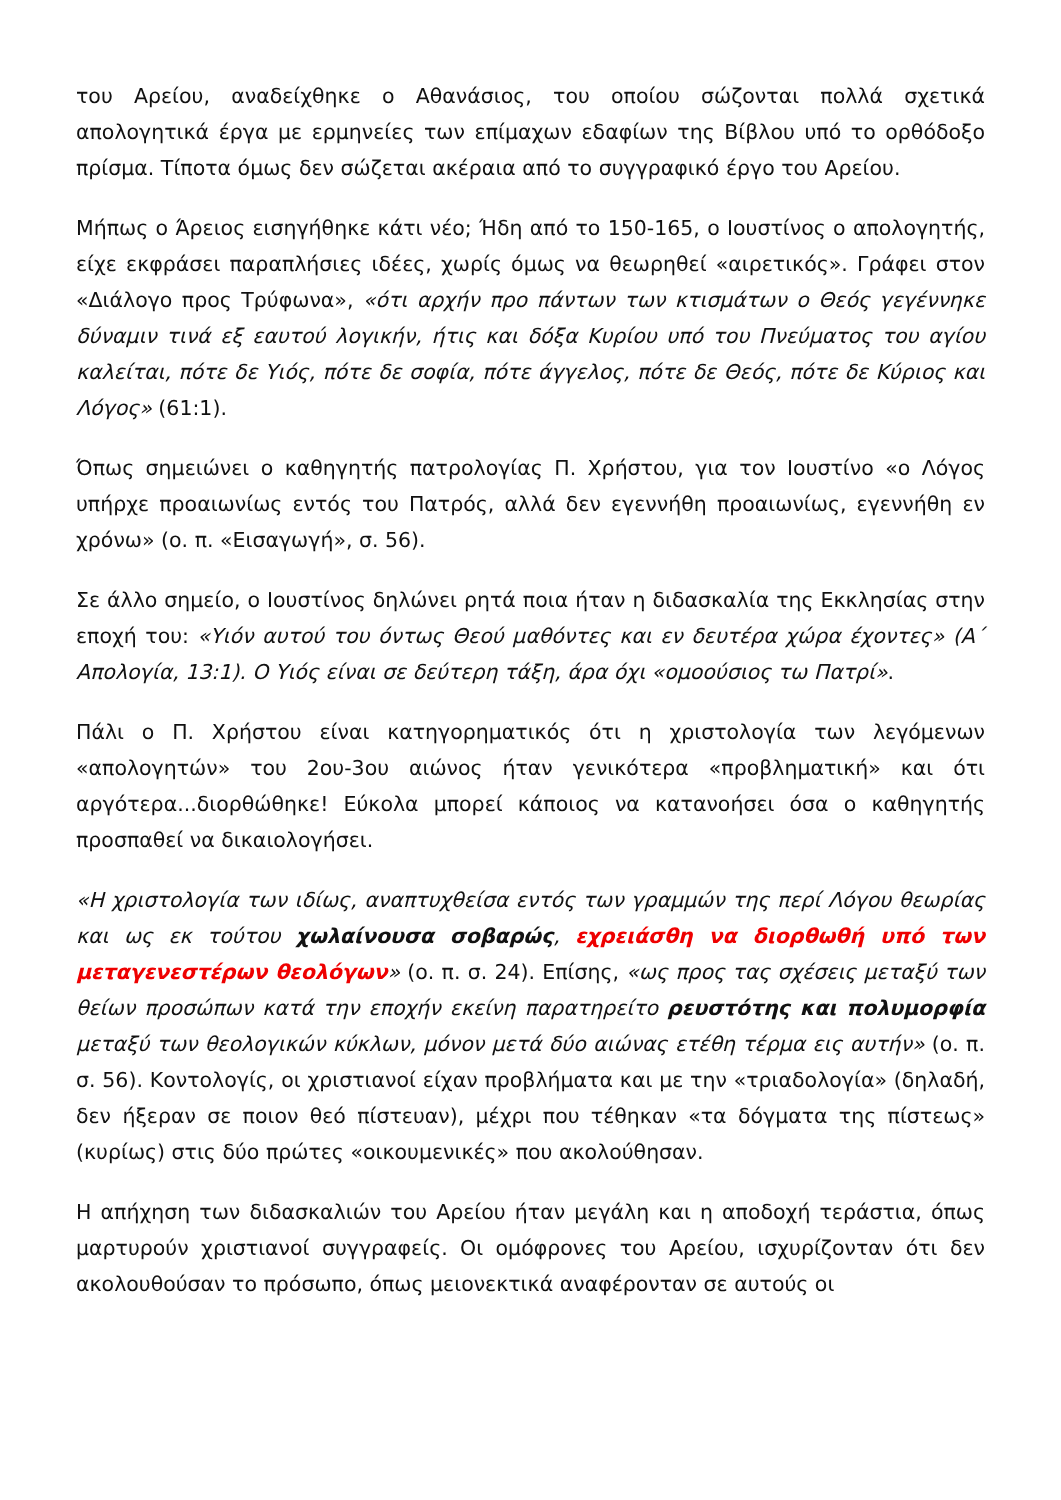του Αρείου, αναδείχθηκε ο Αθανάσιος, του οποίου σώζονται πολλά σχετικά απολογητικά έργα με ερμηνείες των επίμαχων εδαφίων της Βίβλου υπό το ορθόδοξο πρίσμα. Τίποτα όμως δεν σώζεται ακέραια από το συγγραφικό έργο του Αρείου.
Μήπως ο Άρειος εισηγήθηκε κάτι νέο; Ήδη από το 150-165, ο Ιουστίνος ο απολογητής, είχε εκφράσει παραπλήσιες ιδέες, χωρίς όμως να θεωρηθεί «αιρετικός». Γράφει στον «Διάλογο προς Τρύφωνα», «ότι αρχήν προ πάντων των κτισμάτων ο Θεός γεγέννηκε δύναμιν τινά εξ εαυτού λογικήν, ήτις και δόξα Κυρίου υπό του Πνεύματος του αγίου καλείται, πότε δε Υιός, πότε δε σοφία, πότε άγγελος, πότε δε Θεός, πότε δε Κύριος και Λόγος» (61:1).
Όπως σημειώνει ο καθηγητής πατρολογίας Π. Χρήστου, για τον Ιουστίνο «ο Λόγος υπήρχε προαιωνίως εντός του Πατρός, αλλά δεν εγεννήθη προαιωνίως, εγεννήθη εν χρόνω» (ο. π. «Εισαγωγή», σ. 56).
Σε άλλο σημείο, ο Ιουστίνος δηλώνει ρητά ποια ήταν η διδασκαλία της Εκκλησίας στην εποχή του: «Υιόν αυτού του όντως Θεού μαθόντες και εν δευτέρα χώρα έχοντες» (Α΄ Απολογία, 13:1). Ο Υιός είναι σε δεύτερη τάξη, άρα όχι «ομοούσιος τω Πατρί».
Πάλι ο Π. Χρήστου είναι κατηγορηματικός ότι η χριστολογία των λεγόμενων «απολογητών» του 2ου-3ου αιώνος ήταν γενικότερα «προβληματική» και ότι αργότερα...διορθώθηκε! Εύκολα μπορεί κάποιος να κατανοήσει όσα ο καθηγητής προσπαθεί να δικαιολογήσει.
«Η χριστολογία των ιδίως, αναπτυχθείσα εντός των γραμμών της περί Λόγου θεωρίας και ως εκ τούτου χωλαίνουσα σοβαρώς, εχρειάσθη να διορθωθή υπό των μεταγενεστέρων θεολόγων» (ο. π. σ. 24). Επίσης, «ως προς τας σχέσεις μεταξύ των θείων προσώπων κατά την εποχήν εκείνη παρατηρείτο ρευστότης και πολυμορφία μεταξύ των θεολογικών κύκλων, μόνον μετά δύο αιώνας ετέθη τέρμα εις αυτήν» (ο. π. σ. 56). Κοντολογίς, οι χριστιανοί είχαν προβλήματα και με την «τριαδολογία» (δηλαδή, δεν ήξεραν σε ποιον θεό πίστευαν), μέχρι που τέθηκαν «τα δόγματα της πίστεως» (κυρίως) στις δύο πρώτες «οικουμενικές» που ακολούθησαν.
Η απήχηση των διδασκαλιών του Αρείου ήταν μεγάλη και η αποδοχή τεράστια, όπως μαρτυρούν χριστιανοί συγγραφείς. Οι ομόφρονες του Αρείου, ισχυρίζονταν ότι δεν ακολουθούσαν το πρόσωπο, όπως μειονεκτικά αναφέρονταν σε αυτούς οι